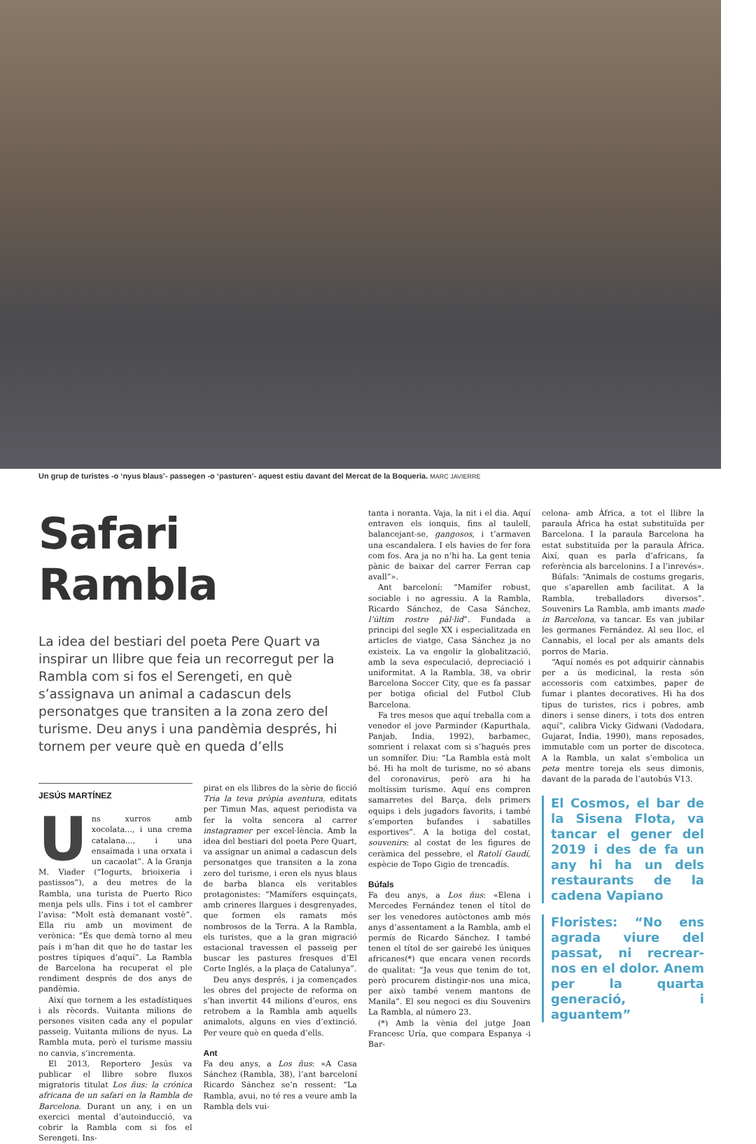Un grup de turistes -o ‘nyus blaus’- passegen -o ‘pasturen’- aquest estiu davant del Mercat de la Boqueria. MARC JAVIERRE
Safari Rambla
La idea del bestiari del poeta Pere Quart va inspirar un llibre que feia un recorregut per la Rambla com si fos el Serengeti, en què s’assignava un animal a cadascun dels personatges que transiten a la zona zero del turisme. Deu anys i una pandèmia després, hi tornem per veure què en queda d’ells
JESÚS MARTÍNEZ
Uns xurros amb xocolata..., i una crema catalana..., i una ensaïmada i una orxata i un cacaolat”. A la Granja M. Viader (“Iogurts, brioixeria i pastissos”), a deu metres de la Rambla, una turista de Puerto Rico menja pels ulls. Fins i tot el cambrer l’avisa: “Molt està demanant vostè”. Ella riu amb un moviment de verònica: “És que demà torno al meu país i m’han dit que he de tastar les postres típiques d’aquí”. La Rambla de Barcelona ha recuperat el ple rendiment després de dos anys de pandèmia.
Així que tornem a les estadístiques i als rècords. Vuitanta milions de persones visiten cada any el popular passeig. Vuitanta milions de nyus. La Rambla muta, però el turisme massiu no canvia, s’incrementa.
El 2013, Reportero Jesús va publicar el llibre sobre fluxos migratoris titulat Los ñus: la crónica africana de un safari en la Rambla de Barcelona. Durant un any, i en un exercici mental d’autoinducció, va cobrir la Rambla com si fos el Serengeti. Ins-
pirat en els llibres de la sèrie de ficció Tria la teva pròpia aventura, editats per Timun Mas, aquest periodista va fer la volta sencera al carrer instagramer per excel·lència. Amb la idea del bestiari del poeta Pere Quart, va assignar un animal a cadascun dels personatges que transiten a la zona zero del turisme, i eren els nyus blaus de barba blanca els veritables protagonistes: “Mamífers esquinçats, amb crineres llargues i desgrenyades, que formen els ramats més nombrosos de la Terra. A la Rambla, els turistes, que a la gran migració estacional travessen el passeig per buscar les pastures fresques d’El Corte Inglés, a la plaça de Catalunya”.
Deu anys després, i ja començades les obres del projecte de reforma on s’han invertit 44 milions d’euros, ens retrobem a la Rambla amb aquells animalots, alguns en vies d’extinció. Per veure què en queda d’ells.
Ant
Fa deu anys, a Los ñus: «A Casa Sánchez (Rambla, 38), l’ant barceloní Ricardo Sánchez se’n ressent: “La Rambla, avui, no té res a veure amb la Rambla dels vui-
tanta i noranta. Vaja, la nit i el dia. Aquí entraven els ionquis, fins al taulell, balancejant-se, gangosos, i t’armaven una escandalera. I els havies de fer fora com fos. Ara ja no n’hi ha. La gent tenia pànic de baixar del carrer Ferran cap avall”».
Ant barceloní: “Mamífer robust, sociable i no agressiu. A la Rambla, Ricardo Sánchez, de Casa Sánchez, l’últim rostre pàl·lid”. Fundada a principi del segle XX i especialitzada en articles de viatge, Casa Sánchez ja no existeix. La va engolir la globalització, amb la seva especulació, depreciació i uniformitat. A la Rambla, 38, va obrir Barcelona Soccer City, que es fa passar per botiga oficial del Futbol Club Barcelona.
Fa tres mesos que aquí treballa com a venedor el jove Parminder (Kapurthala, Panjab, Índia, 1992), barbamec, somrient i relaxat com si s’hagués pres un somnífer. Diu: “La Rambla està molt bé. Hi ha molt de turisme, no sé abans del coronavirus, però ara hi ha moltíssim turisme. Aquí ens compren samarretes del Barça, dels primers equips i dels jugadors favorits, i també s’emporten bufandes i sabatilles esportives”. A la botiga del costat, souvenirs: al costat de les figures de ceràmica del pessebre, el Ratolí Gaudí, espècie de Topo Gigio de trencadís.
Búfals
Fa deu anys, a Los ñus: «Elena i Mercedes Fernández tenen el títol de ser les venedores autòctones amb més anys d’assentament a la Rambla, amb el permís de Ricardo Sánchez. I també tenen el títol de ser gairebé les úniques africanes(*) que encara venen records de qualitat: “Ja veus que tenim de tot, però procurem distingir-nos una mica, per això també venem mantons de Manila”. El seu negoci es diu Souvenirs La Rambla, al número 23.
(*) Amb la vènia del jutge Joan Francesc Uría, que compara Espanya -i Bar-
celona- amb Àfrica, a tot el llibre la paraula Àfrica ha estat substituïda per Barcelona. I la paraula Barcelona ha estat substituïda per la paraula Àfrica. Així, quan es parla d’africans, fa referència als barcelonins. I a l’inrevés».
Búfals: “Animals de costums gregaris, que s’aparellen amb facilitat. A la Rambla, treballadors diversos”. Souvenirs La Rambla, amb imants made in Barcelona, va tancar. Es van jubilar les germanes Fernández. Al seu lloc, el Cannabis, el local per als amants dels porros de Maria.
“Aquí només es pot adquirir cànnabis per a ús medicinal, la resta són accessoris com catximbes, paper de fumar i plantes decoratives. Hi ha dos tipus de turistes, rics i pobres, amb diners i sense diners, i tots dos entren aquí”, calibra Vicky Gidwani (Vadodara, Gujarat, Índia, 1990), mans reposades, immutable com un porter de discoteca. A la Rambla, un xalat s’embolica un peta mentre toreja els seus dimonis, davant de la parada de l’autobús V13.
El Cosmos, el bar de la Sisena Flota, va tancar el gener del 2019 i des de fa un any hi ha un dels restaurants de la cadena Vapiano
Floristes: “No ens agrada viure del passat, ni recrear-nos en el dolor. Anem per la quarta generació, i aguantem”